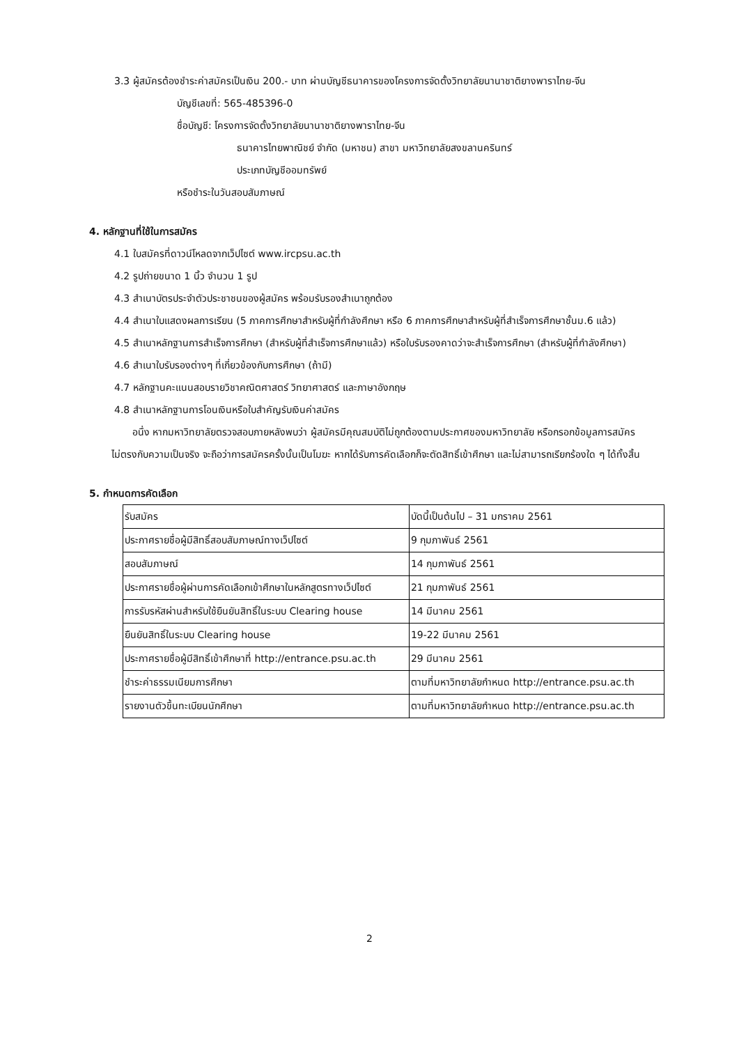3.3 ผู้สมัครต้องชำระค่าสมัครเป็นเงิน 200.- บาท ผ่านบัญชีธนาคารของโครงการจัดตั้งวิทยาลัยนานาชาติยางพาราไทย-จีน
บัญชีเลขที่: 565-485396-0
ชื่อบัญชี: โครงการจัดตั้งวิทยาลัยนานาชาติยางพาราไทย-จีน
ธนาคารไทยพาณิชย์ จำกัด (มหาชน) สาขา มหาวิทยาลัยสงขลานครินทร์
ประเภทบัญชีออมทรัพย์
หรือชำระในวันสอบสัมภาษณ์
4. หลักฐานที่ใช้ในการสมัคร
4.1 ใบสมัครที่ดาวน์โหลดจากเว็ปไซต์ www.ircpsu.ac.th
4.2 รูปถ่ายขนาด 1 นิ้ว จำนวน 1 รูป
4.3 สำเนาบัตรประจำตัวประชาชนของผู้สมัคร พร้อมรับรองสำเนาถูกต้อง
4.4 สำเนาใบแสดงผลการเรียน (5 ภาคการศึกษาสำหรับผู้ที่กำลังศึกษา หรือ 6 ภาคการศึกษาสำหรับผู้ที่สำเร็จการศึกษาชั้นม.6 แล้ว)
4.5 สำเนาหลักฐานการสำเร็จการศึกษา (สำหรับผู้ที่สำเร็จการศึกษาแล้ว) หรือใบรับรองคาดว่าจะสำเร็จการศึกษา (สำหรับผู้ที่กำลังศึกษา)
4.6 สำเนาใบรับรองต่างๆ ที่เกี่ยวข้องกับการศึกษา (ถ้ามี)
4.7 หลักฐานคะแนนสอบรายวิชาคณิตศาสตร์ วิทยาศาสตร์ และภาษาอังกฤษ
4.8 สำเนาหลักฐานการโอนเงินหรือใบสำคัญรับเงินค่าสมัคร
อนึ่ง หากมหาวิทยาลัยตรวจสอบภายหลังพบว่า ผู้สมัครมีคุณสมบัติไม่ถูกต้องตามประกาศของมหาวิทยาลัย หรือกรอกข้อมูลการสมัครไม่ตรงกับความเป็นจริง จะถือว่าการสมัครครั้งนั้นเป็นโมฆะ หากได้รับการคัดเลือกก็จะตัดสิทธิ์เข้าศึกษา และไม่สามารถเรียกร้องใด ๆ ได้ทั้งสิ้น
5. กำหนดการคัดเลือก
| รับสมัคร | บัดนี้เป็นต้นไป – 31 มกราคม 2561 |
| ประกาศรายชื่อผู้มีสิทธิ์สอบสัมภาษณ์ทางเว็ปไซต์ | 9 กุมภาพันธ์ 2561 |
| สอบสัมภาษณ์ | 14 กุมภาพันธ์ 2561 |
| ประกาศรายชื่อผู้ผ่านการคัดเลือกเข้าศึกษาในหลักสูตรทางเว็ปไซต์ | 21 กุมภาพันธ์ 2561 |
| การรับรหัสผ่านสำหรับใช้ยืนยันสิทธิ์ในระบบ Clearing house | 14 มีนาคม 2561 |
| ยืนยันสิทธิ์ในระบบ Clearing house | 19-22 มีนาคม 2561 |
| ประกาศรายชื่อผู้มีสิทธิ์เข้าศึกษาที่ http://entrance.psu.ac.th | 29 มีนาคม 2561 |
| ชำระค่าธรรมเนียมการศึกษา | ตามที่มหาวิทยาลัยกำหนด http://entrance.psu.ac.th |
| รายงานตัวขึ้นทะเบียนนักศึกษา | ตามที่มหาวิทยาลัยกำหนด http://entrance.psu.ac.th |
2